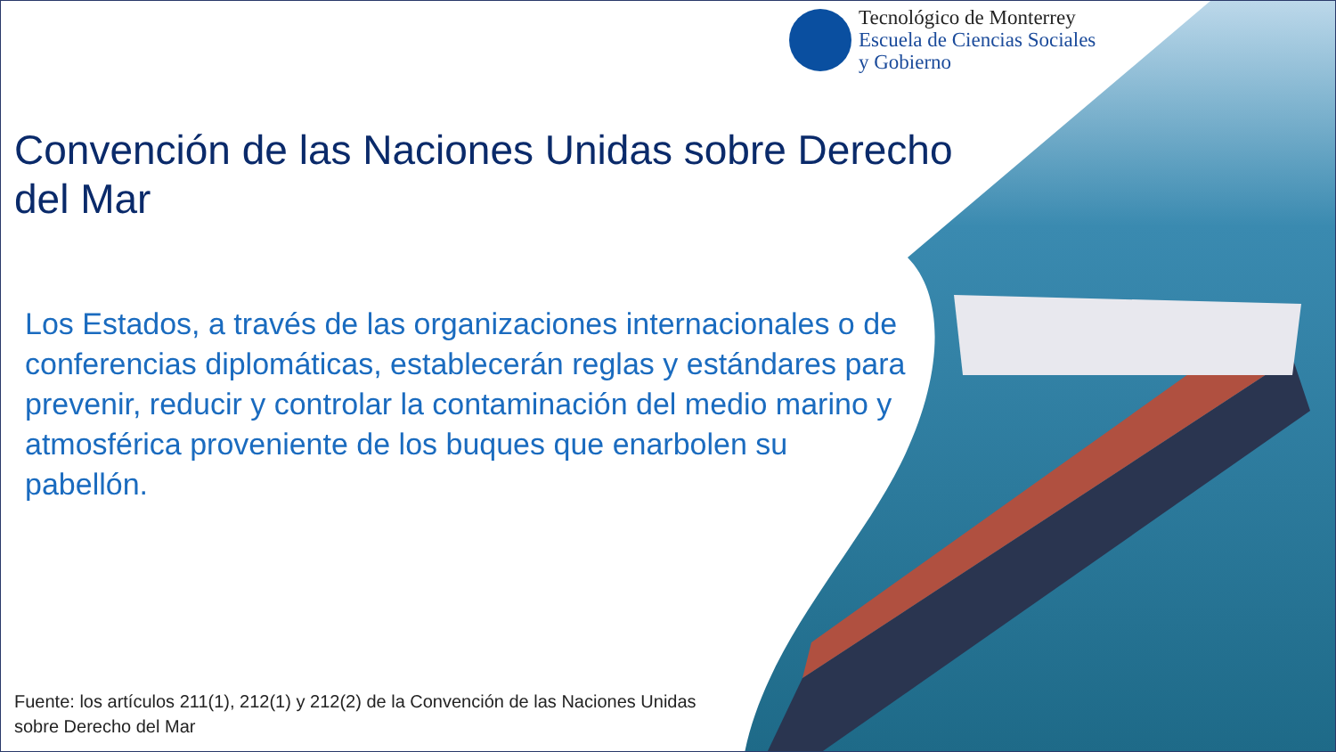Tecnológico de Monterrey
Escuela de Ciencias Sociales
y Gobierno
Convención de las Naciones Unidas sobre Derecho del Mar
Los Estados, a través de las organizaciones internacionales o de conferencias diplomáticas, establecerán reglas y estándares para prevenir, reducir y controlar la contaminación del medio marino y atmosférica proveniente de los buques que enarbolen su pabellón.
Fuente: los artículos 211(1), 212(1) y 212(2) de la Convención de las Naciones Unidas sobre Derecho del Mar